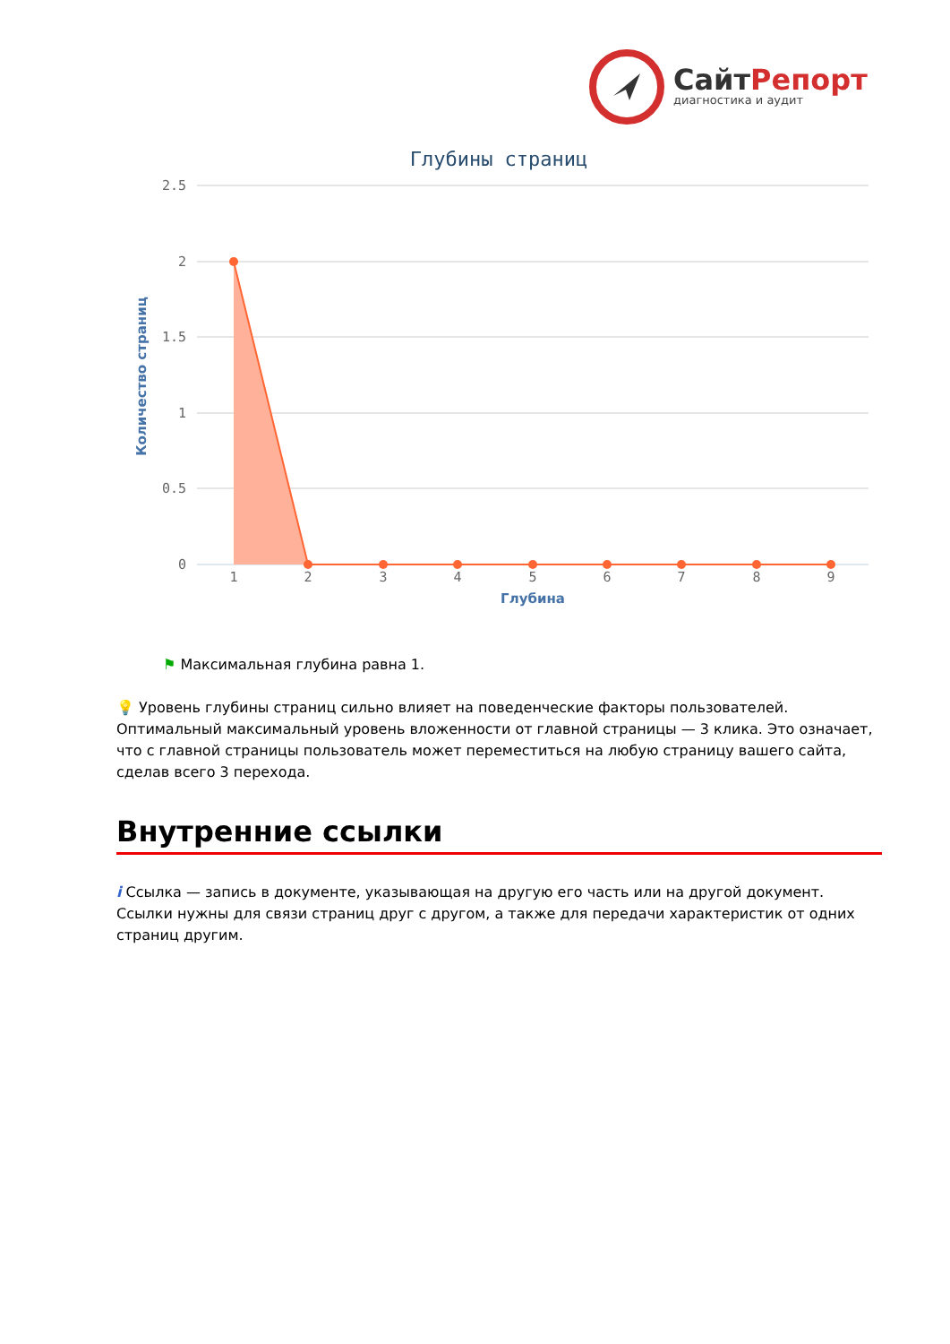СайтРепорт
диагностика и аудит
Глубины страниц
2.5
2
1.5
1
0.5
0
Количество страниц
1
2
3
4
5
6
7
8
9
Глубина
⚑ Максимальная глубина равна 1.
💡 Уровень глубины страниц сильно влияет на поведенческие факторы пользователей. Оптимальный максимальный уровень вложенности от главной страницы — 3 клика. Это означает, что с главной страницы пользователь может переместиться на любую страницу вашего сайта, сделав всего 3 перехода.
Внутренние ссылки
i Ссылка — запись в документе, указывающая на другую его часть или на другой документ. Ссылки нужны для связи страниц друг с другом, а также для передачи характеристик от одних страниц другим.